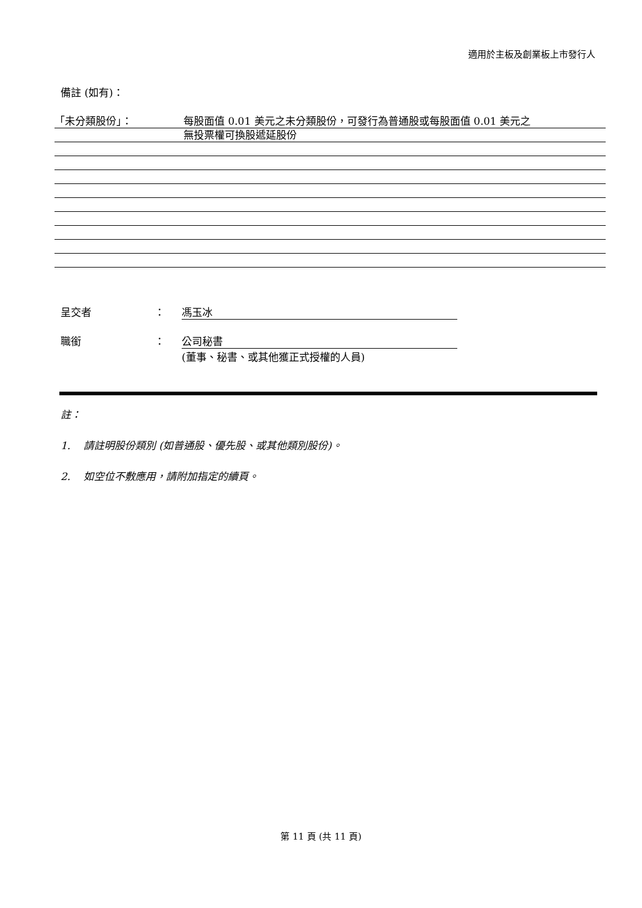適用於主板及創業板上市發行人
備註 (如有)：
「未分類股份」： 每股面值 0.01 美元之未分類股份，可發行為普通股或每股面值 0.01 美元之
無投票權可換股遞延股份
呈交者 ： 馮玉冰
職銜 ： 公司秘書
(董事、秘書、或其他獲正式授權的人員)
註：
1. 請註明股份類別 (如普通股、優先股、或其他類別股份)。
2. 如空位不敷應用，請附加指定的續頁。
第 11 頁 (共 11 頁)